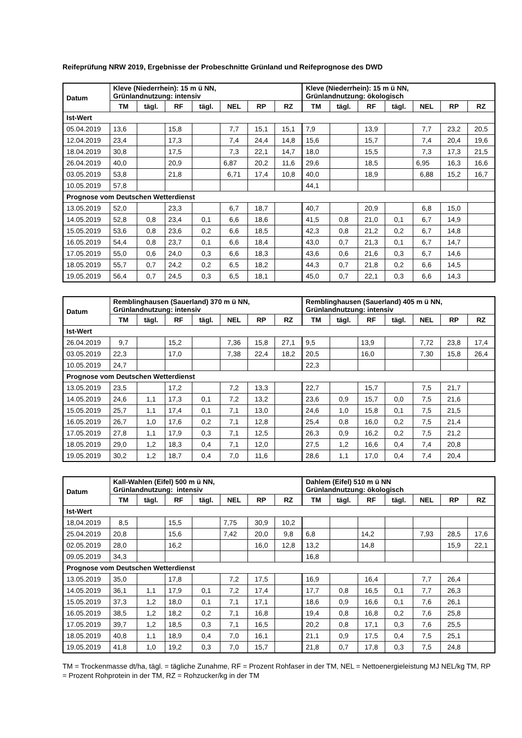Reifeprüfung NRW 2019, Ergebnisse der Probeschnitte Grünland und Reifeprognose des DWD
| Datum | Kleve (Niederrhein): 15 m ü NN, Grünlandnutzung: intensiv | | | | | | | Kleve (Niederrhein): 15 m ü NN, Grünlandnutzung: ökologisch | | | | | | |
| --- | --- | --- | --- | --- | --- | --- | --- | --- | --- | --- | --- | --- | --- | --- |
| | TM | tägl. | RF | tägl. | NEL | RP | RZ | TM | tägl. | RF | tägl. | NEL | RP | RZ |
| Ist-Wert | | | | | | | | | | | | | | |
| 05.04.2019 | 13,6 | | 15,8 | | 7,7 | 15,1 | 15,1 | 7,9 | | 13,9 | | 7,7 | 23,2 | 20,5 |
| 12.04.2019 | 23,4 | | 17,3 | | 7,4 | 24,4 | 14,8 | 15,6 | | 15,7 | | 7,4 | 20,4 | 19,6 |
| 18.04.2019 | 30,8 | | 17,5 | | 7,3 | 22,1 | 14,7 | 18,0 | | 15,5 | | 7,3 | 17,3 | 21,5 |
| 26.04.2019 | 40,0 | | 20,9 | | 6,87 | 20,2 | 11,6 | 29,6 | | 18,5 | | 6,95 | 16,3 | 16,6 |
| 03.05.2019 | 53,8 | | 21,8 | | 6,71 | 17,4 | 10,8 | 40,0 | | 18,9 | | 6,88 | 15,2 | 16,7 |
| 10.05.2019 | 57,8 | | | | | | | 44,1 | | | | | | |
| Prognose vom Deutschen Wetterdienst | | | | | | | | | | | | | | |
| 13.05.2019 | 52,0 | | 23,3 | | 6,7 | 18,7 | | 40,7 | | 20,9 | | 6,8 | 15,0 | |
| 14.05.2019 | 52,8 | 0,8 | 23,4 | 0,1 | 6,6 | 18,6 | | 41,5 | 0,8 | 21,0 | 0,1 | 6,7 | 14,9 | |
| 15.05.2019 | 53,6 | 0,8 | 23,6 | 0,2 | 6,6 | 18,5 | | 42,3 | 0,8 | 21,2 | 0,2 | 6,7 | 14,8 | |
| 16.05.2019 | 54,4 | 0,8 | 23,7 | 0,1 | 6,6 | 18,4 | | 43,0 | 0,7 | 21,3 | 0,1 | 6,7 | 14,7 | |
| 17.05.2019 | 55,0 | 0,6 | 24,0 | 0,3 | 6,6 | 18,3 | | 43,6 | 0,6 | 21,6 | 0,3 | 6,7 | 14,6 | |
| 18.05.2019 | 55,7 | 0,7 | 24,2 | 0,2 | 6,5 | 18,2 | | 44,3 | 0,7 | 21,8 | 0,2 | 6,6 | 14,5 | |
| 19.05.2019 | 56,4 | 0,7 | 24,5 | 0,3 | 6,5 | 18,1 | | 45,0 | 0,7 | 22,1 | 0,3 | 6,6 | 14,3 | |
| Datum | Remblinghausen (Sauerland) 370 m ü NN, Grünlandnutzung: intensiv | | | | | | | Remblinghausen (Sauerland) 405 m ü NN, Grünlandnutzung: intensiv | | | | | | |
| --- | --- | --- | --- | --- | --- | --- | --- | --- | --- | --- | --- | --- | --- | --- |
| | TM | tägl. | RF | tägl. | NEL | RP | RZ | TM | tägl. | RF | tägl. | NEL | RP | RZ |
| Ist-Wert | | | | | | | | | | | | | | |
| 26.04.2019 | 9,7 | | 15,2 | | 7,36 | 15,8 | 27,1 | 9,5 | | 13,9 | | 7,72 | 23,8 | 17,4 |
| 03.05.2019 | 22,3 | | 17,0 | | 7,38 | 22,4 | 18,2 | 20,5 | | 16,0 | | 7,30 | 15,8 | 26,4 |
| 10.05.2019 | 24,7 | | | | | | | 22,3 | | | | | | |
| Prognose vom Deutschen Wetterdienst | | | | | | | | | | | | | | |
| 13.05.2019 | 23,5 | | 17,2 | | 7,2 | 13,3 | | 22,7 | | 15,7 | | 7,5 | 21,7 | |
| 14.05.2019 | 24,6 | 1,1 | 17,3 | 0,1 | 7,2 | 13,2 | | 23,6 | 0,9 | 15,7 | 0,0 | 7,5 | 21,6 | |
| 15.05.2019 | 25,7 | 1,1 | 17,4 | 0,1 | 7,1 | 13,0 | | 24,6 | 1,0 | 15,8 | 0,1 | 7,5 | 21,5 | |
| 16.05.2019 | 26,7 | 1,0 | 17,6 | 0,2 | 7,1 | 12,8 | | 25,4 | 0,8 | 16,0 | 0,2 | 7,5 | 21,4 | |
| 17.05.2019 | 27,8 | 1,1 | 17,9 | 0,3 | 7,1 | 12,5 | | 26,3 | 0,9 | 16,2 | 0,2 | 7,5 | 21,2 | |
| 18.05.2019 | 29,0 | 1,2 | 18,3 | 0,4 | 7,1 | 12,0 | | 27,5 | 1,2 | 16,6 | 0,4 | 7,4 | 20,8 | |
| 19.05.2019 | 30,2 | 1,2 | 18,7 | 0,4 | 7,0 | 11,6 | | 28,6 | 1,1 | 17,0 | 0,4 | 7,4 | 20,4 | |
| Datum | Kall-Wahlen (Eifel) 500 m ü NN, Grünlandnutzung: intensiv | | | | | | | Dahlem (Eifel) 510 m ü NN Grünlandnutzung: ökologisch | | | | | | |
| --- | --- | --- | --- | --- | --- | --- | --- | --- | --- | --- | --- | --- | --- | --- |
| | TM | tägl. | RF | tägl. | NEL | RP | RZ | TM | tägl. | RF | tägl. | NEL | RP | RZ |
| Ist-Wert | | | | | | | | | | | | | | |
| 18,04.2019 | 8,5 | | 15,5 | | 7,75 | 30,9 | 10,2 | | | | | | | |
| 25.04.2019 | 20,8 | | 15,6 | | 7,42 | 20,0 | 9,8 | 6,8 | | 14,2 | | 7,93 | 28,5 | 17,6 |
| 02.05.2019 | 28,0 | | 16,2 | | | 16,0 | 12,8 | 13,2 | | 14,8 | | | 15,9 | 22,1 |
| 09.05.2019 | 34,3 | | | | | | | 16,8 | | | | | | |
| Prognose vom Deutschen Wetterdienst | | | | | | | | | | | | | | |
| 13.05.2019 | 35,0 | | 17,8 | | 7,2 | 17,5 | | 16,9 | | 16,4 | | 7,7 | 26,4 | |
| 14.05.2019 | 36,1 | 1,1 | 17,9 | 0,1 | 7,2 | 17,4 | | 17,7 | 0,8 | 16,5 | 0,1 | 7,7 | 26,3 | |
| 15.05.2019 | 37,3 | 1,2 | 18,0 | 0,1 | 7,1 | 17,1 | | 18,6 | 0,9 | 16,6 | 0,1 | 7,6 | 26,1 | |
| 16.05.2019 | 38,5 | 1,2 | 18,2 | 0,2 | 7,1 | 16,8 | | 19,4 | 0,8 | 16,8 | 0,2 | 7,6 | 25,8 | |
| 17.05.2019 | 39,7 | 1,2 | 18,5 | 0,3 | 7,1 | 16,5 | | 20,2 | 0,8 | 17,1 | 0,3 | 7,6 | 25,5 | |
| 18.05.2019 | 40,8 | 1,1 | 18,9 | 0,4 | 7,0 | 16,1 | | 21,1 | 0,9 | 17,5 | 0,4 | 7,5 | 25,1 | |
| 19.05.2019 | 41,8 | 1,0 | 19,2 | 0,3 | 7,0 | 15,7 | | 21,8 | 0,7 | 17,8 | 0,3 | 7,5 | 24,8 | |
TM = Trockenmasse dt/ha, tägl. = tägliche Zunahme, RF = Prozent Rohfaser in der TM, NEL = Nettoenergieleistung MJ NEL/kg TM, RP = Prozent Rohprotein in der TM, RZ = Rohzucker/kg in der TM